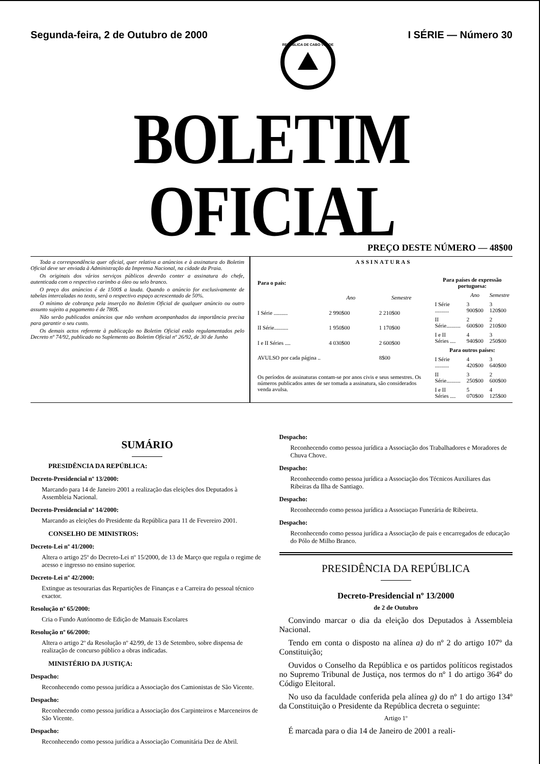Segunda-feira, 2 de Outubro de 2000
REPÚBLICA DE CABO VERDE
I SÉRIE — Número 30
BOLETIM OFICIAL
PREÇO DESTE NÚMERO — 48$00
Toda a correspondência quer oficial, quer relativa a anúncios e à assinatura do Boletim Oficial deve ser enviada à Administração da Imprensa Nacional, na cidade da Praia.
Os originais dos vários serviços públicos deverão conter a assinatura do chefe, autenticada com o respectivo carimbo a óleo ou selo branco.
O preço dos anúncios é de 1500$ a lauda. Quando o anúncio for exclusivamente de tabelas intercaladas no texto, será o respectivo espaço acrescentado de 50%.
O mínimo de cobrança pela inserção no Boletim Oficial de qualquer anúncio ou outro assunto sujeito a pagamento é de 780$.
Não serão publicados anúncios que não venham acompanhados da importância precisa para garantir o seu custo.
Os demais actos referente à publicação no Boletim Oficial estão regulamentados pelo Decreto nº 74/92, publicado no Suplemento ao Boletim Oficial nº 26/92, de 30 de Junho
ASSINATURAS
| Para o país: | | |
| --- | --- | --- |
| | Ano | Semestre |
| I Série .......... | 2 990$00 | 2 210$00 |
| II Série.......... | 1 950$00 | 1 170$00 |
| I e II Séries .... | 4 030$00 | 2 600$00 |
| AVULSO por cada página .. | | 8$00 |
| Os períodos de assinaturas contam-se por anos civis e seus semestres. Os números publicados antes de ser tomada a assinatura, são considerados venda avulsa. | | |
| Para países de expressão portuguesa: | | |
| --- | --- | --- |
| | Ano | Semestre |
| I Série .......... | 3 900$00 | 3 120$00 |
| II Série.......... | 2 600$00 | 2 210$00 |
| I e II Séries .... | 4 940$00 | 3 250$00 |
| Para outros países: | | |
| I Série .......... | 4 420$00 | 3 640$00 |
| II Série.......... | 3 250$00 | 2 600$00 |
| I e II Séries .... | 5 070$00 | 4 125$00 |
SUMÁRIO
PRESIDÊNCIA DA REPÚBLICA:
Decreto-Presidencial nº 13/2000:
Marcando para 14 de Janeiro 2001 a realização das eleições dos Deputados à Assembleia Nacional.
Decreto-Presidencial nº 14/2000:
Marcando as eleições do Presidente da República para 11 de Fevereiro 2001.
CONSELHO DE MINISTROS:
Decreto-Lei nº 41/2000:
Altera o artigo 25º do Decreto-Lei nº 15/2000, de 13 de Março que regula o regime de acesso e ingresso no ensino superior.
Decreto-Lei nº 42/2000:
Extingue as tesourarias das Repartições de Finanças e a Carreira do pessoal técnico exactor.
Resolução nº 65/2000:
Cria o Fundo Autónomo de Edição de Manuais Escolares
Resolução nº 66/2000:
Altera o artigo 2º da Resolução nº 42/99, de 13 de Setembro, sobre dispensa de realização de concurso público a obras indicadas.
MINISTÉRIO DA JUSTIÇA:
Despacho:
Reconhecendo como pessoa jurídica a Associação dos Camionistas de São Vicente.
Despacho:
Reconhecendo como pessoa jurídica a Associação dos Carpinteiros e Marceneiros de São Vicente.
Despacho:
Reconhecendo como pessoa jurídica a Associação Comunitária Dez de Abril.
Despacho:
Reconhecendo como pessoa jurídica a Associação dos Trabalhadores e Moradores de Chuva Chove.
Despacho:
Reconhecendo como pessoa jurídica a Associação dos Técnicos Auxiliares das Ribeiras da Ilha de Santiago.
Despacho:
Reconhecendo como pessoa jurídica a Associaçao Funerária de Ribeireta.
Despacho:
Reconhecendo como pessoa jurídica a Associação de pais e encarregados de educação do Pólo de Milho Branco.
PRESIDÊNCIA DA REPÚBLICA
Decreto-Presidencial nº 13/2000
de 2 de Outubro
Convindo marcar o dia da eleição dos Deputados à Assembleia Nacional.
Tendo em conta o disposto na alínea a) do nº 2 do artigo 107º da Constituição;
Ouvidos o Conselho da República e os partidos políticos registados no Supremo Tribunal de Justiça, nos termos do nº 1 do artigo 364º do Código Eleitoral.
No uso da faculdade conferida pela alínea g) do nº 1 do artigo 134º da Constituição o Presidente da República decreta o seguinte:
Artigo 1º
É marcada para o dia 14 de Janeiro de 2001 a reali-